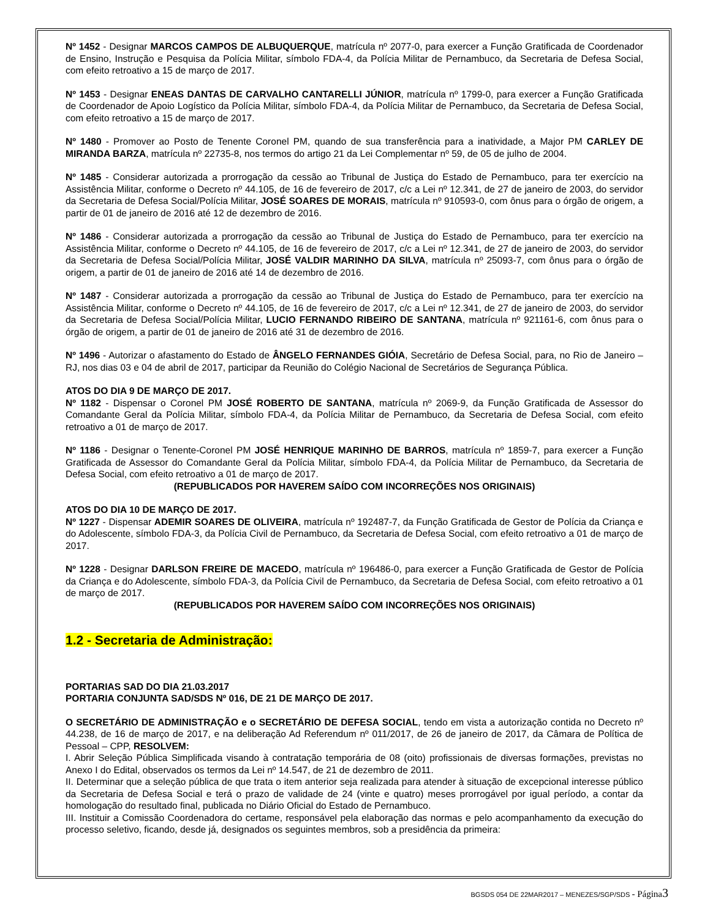Nº 1452 - Designar MARCOS CAMPOS DE ALBUQUERQUE, matrícula nº 2077-0, para exercer a Função Gratificada de Coordenador de Ensino, Instrução e Pesquisa da Polícia Militar, símbolo FDA-4, da Polícia Militar de Pernambuco, da Secretaria de Defesa Social, com efeito retroativo a 15 de março de 2017.
Nº 1453 - Designar ENEAS DANTAS DE CARVALHO CANTARELLI JÚNIOR, matrícula nº 1799-0, para exercer a Função Gratificada de Coordenador de Apoio Logístico da Polícia Militar, símbolo FDA-4, da Polícia Militar de Pernambuco, da Secretaria de Defesa Social, com efeito retroativo a 15 de março de 2017.
Nº 1480 - Promover ao Posto de Tenente Coronel PM, quando de sua transferência para a inatividade, a Major PM CARLEY DE MIRANDA BARZA, matrícula nº 22735-8, nos termos do artigo 21 da Lei Complementar nº 59, de 05 de julho de 2004.
Nº 1485 - Considerar autorizada a prorrogação da cessão ao Tribunal de Justiça do Estado de Pernambuco, para ter exercício na Assistência Militar, conforme o Decreto nº 44.105, de 16 de fevereiro de 2017, c/c a Lei nº 12.341, de 27 de janeiro de 2003, do servidor da Secretaria de Defesa Social/Polícia Militar, JOSÉ SOARES DE MORAIS, matrícula nº 910593-0, com ônus para o órgão de origem, a partir de 01 de janeiro de 2016 até 12 de dezembro de 2016.
Nº 1486 - Considerar autorizada a prorrogação da cessão ao Tribunal de Justiça do Estado de Pernambuco, para ter exercício na Assistência Militar, conforme o Decreto nº 44.105, de 16 de fevereiro de 2017, c/c a Lei nº 12.341, de 27 de janeiro de 2003, do servidor da Secretaria de Defesa Social/Polícia Militar, JOSÉ VALDIR MARINHO DA SILVA, matrícula nº 25093-7, com ônus para o órgão de origem, a partir de 01 de janeiro de 2016 até 14 de dezembro de 2016.
Nº 1487 - Considerar autorizada a prorrogação da cessão ao Tribunal de Justiça do Estado de Pernambuco, para ter exercício na Assistência Militar, conforme o Decreto nº 44.105, de 16 de fevereiro de 2017, c/c a Lei nº 12.341, de 27 de janeiro de 2003, do servidor da Secretaria de Defesa Social/Polícia Militar, LUCIO FERNANDO RIBEIRO DE SANTANA, matrícula nº 921161-6, com ônus para o órgão de origem, a partir de 01 de janeiro de 2016 até 31 de dezembro de 2016.
Nº 1496 - Autorizar o afastamento do Estado de ÂNGELO FERNANDES GIÓIA, Secretário de Defesa Social, para, no Rio de Janeiro – RJ, nos dias 03 e 04 de abril de 2017, participar da Reunião do Colégio Nacional de Secretários de Segurança Pública.
ATOS DO DIA 9 DE MARÇO DE 2017.
Nº 1182 - Dispensar o Coronel PM JOSÉ ROBERTO DE SANTANA, matrícula nº 2069-9, da Função Gratificada de Assessor do Comandante Geral da Polícia Militar, símbolo FDA-4, da Polícia Militar de Pernambuco, da Secretaria de Defesa Social, com efeito retroativo a 01 de março de 2017.
Nº 1186 - Designar o Tenente-Coronel PM JOSÉ HENRIQUE MARINHO DE BARROS, matrícula nº 1859-7, para exercer a Função Gratificada de Assessor do Comandante Geral da Polícia Militar, símbolo FDA-4, da Polícia Militar de Pernambuco, da Secretaria de Defesa Social, com efeito retroativo a 01 de março de 2017.
(REPUBLICADOS POR HAVEREM SAÍDO COM INCORREÇÕES NOS ORIGINAIS)
ATOS DO DIA 10 DE MARÇO DE 2017.
Nº 1227 - Dispensar ADEMIR SOARES DE OLIVEIRA, matrícula nº 192487-7, da Função Gratificada de Gestor de Polícia da Criança e do Adolescente, símbolo FDA-3, da Polícia Civil de Pernambuco, da Secretaria de Defesa Social, com efeito retroativo a 01 de março de 2017.
Nº 1228 - Designar DARLSON FREIRE DE MACEDO, matrícula nº 196486-0, para exercer a Função Gratificada de Gestor de Polícia da Criança e do Adolescente, símbolo FDA-3, da Polícia Civil de Pernambuco, da Secretaria de Defesa Social, com efeito retroativo a 01 de março de 2017.
(REPUBLICADOS POR HAVEREM SAÍDO COM INCORREÇÕES NOS ORIGINAIS)
1.2 - Secretaria de Administração:
PORTARIAS SAD DO DIA 21.03.2017
PORTARIA CONJUNTA SAD/SDS Nº 016, DE 21 DE MARÇO DE 2017.
O SECRETÁRIO DE ADMINISTRAÇÃO e o SECRETÁRIO DE DEFESA SOCIAL, tendo em vista a autorização contida no Decreto nº 44.238, de 16 de março de 2017, e na deliberação Ad Referendum nº 011/2017, de 26 de janeiro de 2017, da Câmara de Política de Pessoal – CPP, RESOLVEM:
I. Abrir Seleção Pública Simplificada visando à contratação temporária de 08 (oito) profissionais de diversas formações, previstas no Anexo I do Edital, observados os termos da Lei nº 14.547, de 21 de dezembro de 2011.
II. Determinar que a seleção pública de que trata o item anterior seja realizada para atender à situação de excepcional interesse público da Secretaria de Defesa Social e terá o prazo de validade de 24 (vinte e quatro) meses prorrogável por igual período, a contar da homologação do resultado final, publicada no Diário Oficial do Estado de Pernambuco.
III. Instituir a Comissão Coordenadora do certame, responsável pela elaboração das normas e pelo acompanhamento da execução do processo seletivo, ficando, desde já, designados os seguintes membros, sob a presidência da primeira:
BGSDS 054 DE 22MAR2017 – MENEZES/SGP/SDS - Página 3